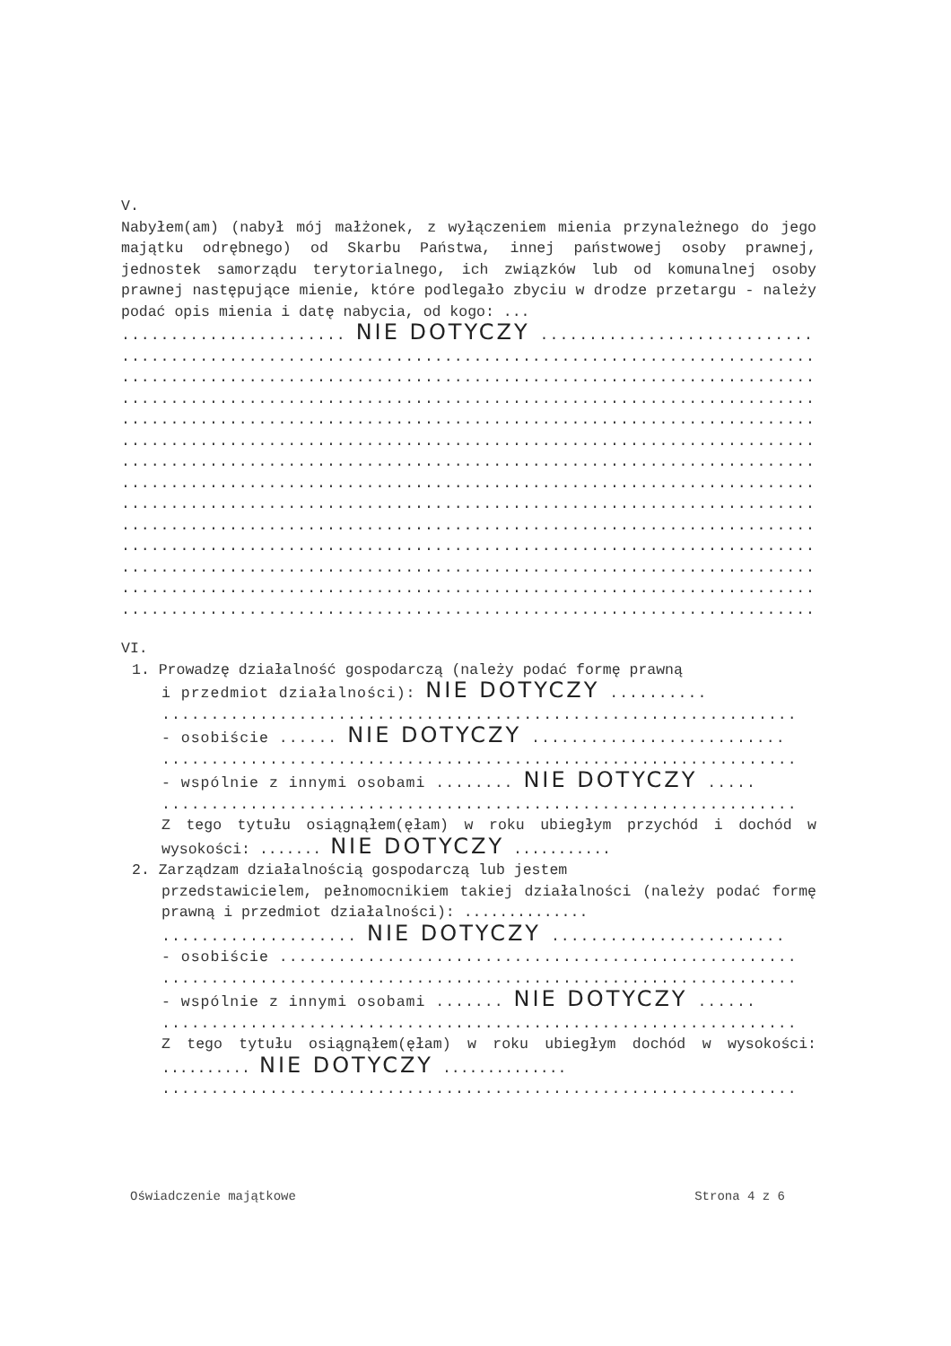V.
Nabyłem(am) (nabył mój małżonek, z wyłączeniem mienia przynależnego do jego majątku odrębnego) od Skarbu Państwa, innej państwowej osoby prawnej, jednostek samorządu terytorialnego, ich związków lub od komunalnej osoby prawnej następujące mienie, które podlegało zbyciu w drodze przetargu - należy podać opis mienia i datę nabycia, od kogo: ...
....................... NIE DOTYCZY ..............................
..........................................................................
..........................................................................
..........................................................................
..........................................................................
..........................................................................
..........................................................................
..........................................................................
..........................................................................
..........................................................................
..........................................................................
..........................................................................
..........................................................................
..........................................................................
VI.
1. Prowadzę działalność gospodarczą (należy podać formę prawną
i przedmiot działalności): NIE DOTYCZY ..........
.................................................................
- osobiście ...... NIE DOTYCZY ..........................
.................................................................
- wspólnie z innymi osobami ........ NIE DOTYCZY .....
.................................................................
Z tego tytułu osiągnąłem(ęłam) w roku ubiegłym przychód i dochód w wysokości: ....... NIE DOTYCZY ...........
2. Zarządzam działalnością gospodarczą lub jestem
przedstawicielem, pełnomocnikiem takiej działalności (należy podać formę prawną i przedmiot działalności): ..............
.................... NIE DOTYCZY ........................
- osobiście .....................................................
.................................................................
- wspólnie z innymi osobami ....... NIE DOTYCZY ......
.................................................................
Z tego tytułu osiągnąłem(ęłam) w roku ubiegłym dochód w wysokości: .......... NIE DOTYCZY ..............
.................................................................
Oświadczenie majątkowe Strona 4 z 6